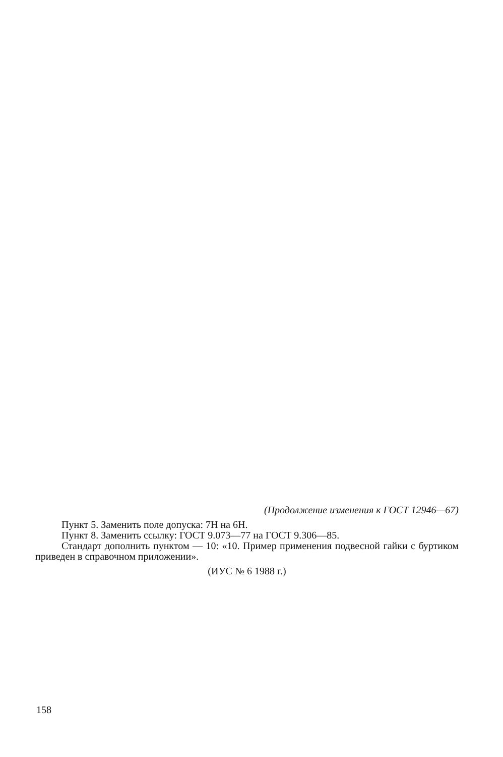(Продолжение изменения к ГОСТ 12946—67)
Пункт 5. Заменить поле допуска: 7Н на 6Н.
Пункт 8. Заменить ссылку: ГОСТ 9.073—77 на ГОСТ 9.306—85.
Стандарт дополнить пунктом — 10: «10. Пример применения подвесной гайки с буртиком приведен в справочном приложении».
(ИУС № 6 1988 г.)
158